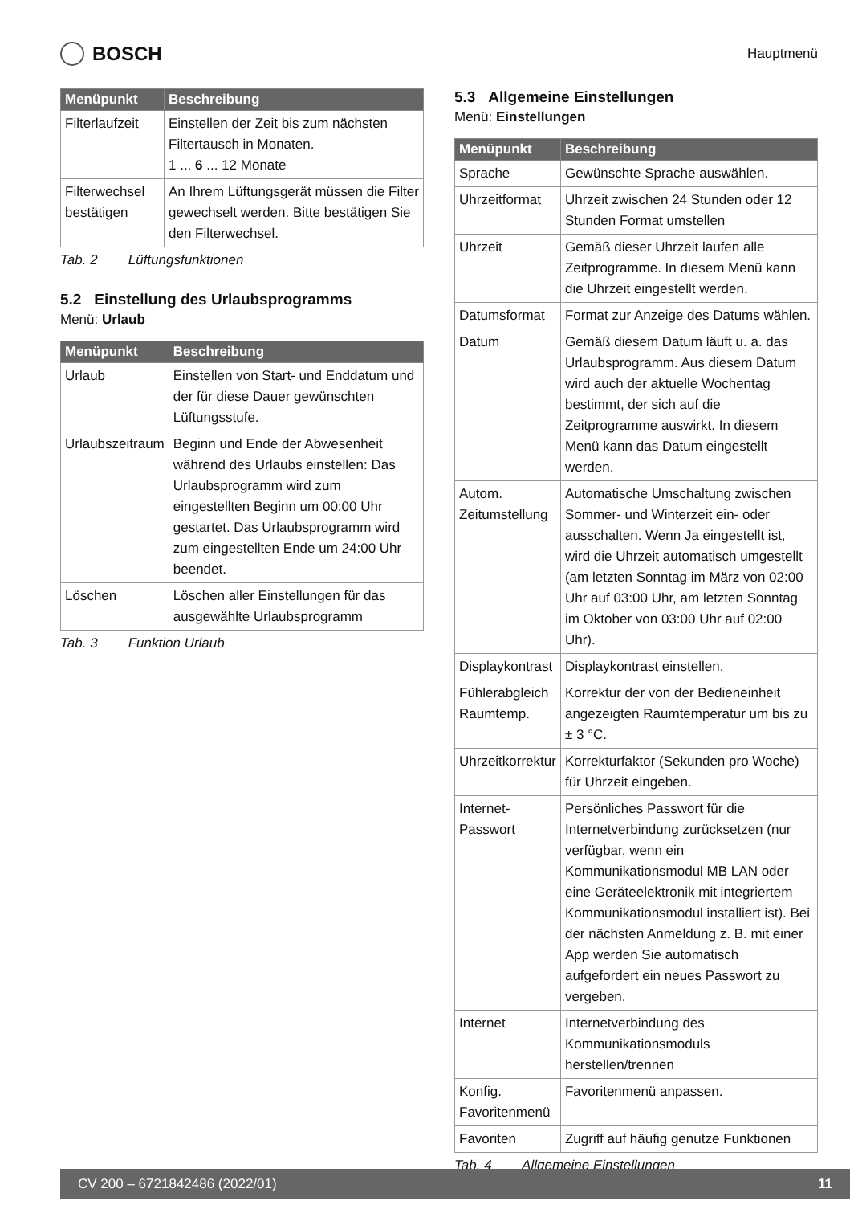BOSCH
Hauptmenü
| Menüpunkt | Beschreibung |
| --- | --- |
| Filterlaufzeit | Einstellen der Zeit bis zum nächsten Filtertausch in Monaten. 1 ... 6 ... 12 Monate |
| Filterwechsel bestätigen | An Ihrem Lüftungsgerät müssen die Filter gewechselt werden. Bitte bestätigen Sie den Filterwechsel. |
Tab. 2 Lüftungsfunktionen
5.2 Einstellung des Urlaubsprogramms
Menü: Urlaub
| Menüpunkt | Beschreibung |
| --- | --- |
| Urlaub | Einstellen von Start- und Enddatum und der für diese Dauer gewünschten Lüftungsstufe. |
| Urlaubszeitraum | Beginn und Ende der Abwesenheit während des Urlaubs einstellen: Das Urlaubsprogramm wird zum eingestellten Beginn um 00:00 Uhr gestartet. Das Urlaubsprogramm wird zum eingestellten Ende um 24:00 Uhr beendet. |
| Löschen | Löschen aller Einstellungen für das ausgewählte Urlaubsprogramm |
Tab. 3 Funktion Urlaub
5.3 Allgemeine Einstellungen
Menü: Einstellungen
| Menüpunkt | Beschreibung |
| --- | --- |
| Sprache | Gewünschte Sprache auswählen. |
| Uhrzeitformat | Uhrzeit zwischen 24 Stunden oder 12 Stunden Format umstellen |
| Uhrzeit | Gemäß dieser Uhrzeit laufen alle Zeitprogramme. In diesem Menü kann die Uhrzeit eingestellt werden. |
| Datumsformat | Format zur Anzeige des Datums wählen. |
| Datum | Gemäß diesem Datum läuft u. a. das Urlaubsprogramm. Aus diesem Datum wird auch der aktuelle Wochentag bestimmt, der sich auf die Zeitprogramme auswirkt. In diesem Menü kann das Datum eingestellt werden. |
| Autom. Zeitumstellung | Automatische Umschaltung zwischen Sommer- und Winterzeit ein- oder ausschalten. Wenn Ja eingestellt ist, wird die Uhrzeit automatisch umgestellt (am letzten Sonntag im März von 02:00 Uhr auf 03:00 Uhr, am letzten Sonntag im Oktober von 03:00 Uhr auf 02:00 Uhr). |
| Displaykontrast | Displaykontrast einstellen. |
| Fühlerabgleich Raumtemp. | Korrektur der von der Bedieneinheit angezeigten Raumtemperatur um bis zu ± 3 °C. |
| Uhrzeitkorrektur | Korrekturfaktor (Sekunden pro Woche) für Uhrzeit eingeben. |
| Internet-Passwort | Persönliches Passwort für die Internetverbindung zurücksetzen (nur verfügbar, wenn ein Kommunikationsmodul MB LAN oder eine Geräteelektronik mit integriertem Kommunikationsmodul installiert ist). Bei der nächsten Anmeldung z. B. mit einer App werden Sie automatisch aufgefordert ein neues Passwort zu vergeben. |
| Internet | Internetverbindung des Kommunikationsmoduls herstellen/trennen |
| Konfig. Favoritenmenü | Favoritenmenü anpassen. |
| Favoriten | Zugriff auf häufig genutze Funktionen |
Tab. 4 Allgemeine Einstellungen
CV 200 – 6721842486 (2022/01) 11